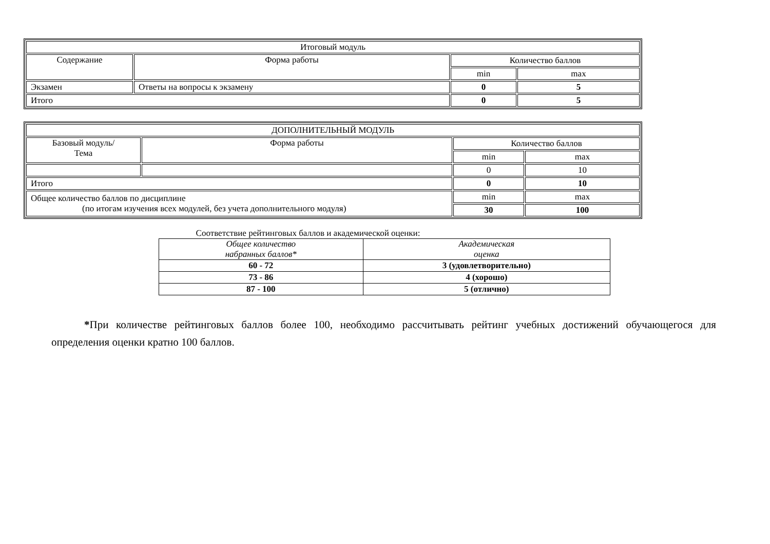| Итоговый модуль | | | |
| Содержание | Форма работы | Количество баллов | |
| | | min | max |
| Экзамен | Ответы на вопросы к экзамену | 0 | 5 |
| Итого | | 0 | 5 |
| ДОПОЛНИТЕЛЬНЫЙ МОДУЛЬ | | | |
| Базовый модуль/ Тема | Форма работы | Количество баллов | |
| | | min | max |
| | | 0 | 10 |
| Итого | | 0 | 10 |
| Общее количество баллов по дисциплине (по итогам изучения всех модулей, без учета дополнительного модуля) | | min | max |
| | | 30 | 100 |
Соответствие рейтинговых баллов и академической оценки:
| Общее количество набранных баллов* | Академическая оценка |
| 60 - 72 | 3 (удовлетворительно) |
| 73 - 86 | 4 (хорошо) |
| 87 - 100 | 5 (отлично) |
*При количестве рейтинговых баллов более 100, необходимо рассчитывать рейтинг учебных достижений обучающегося для определения оценки кратно 100 баллов.